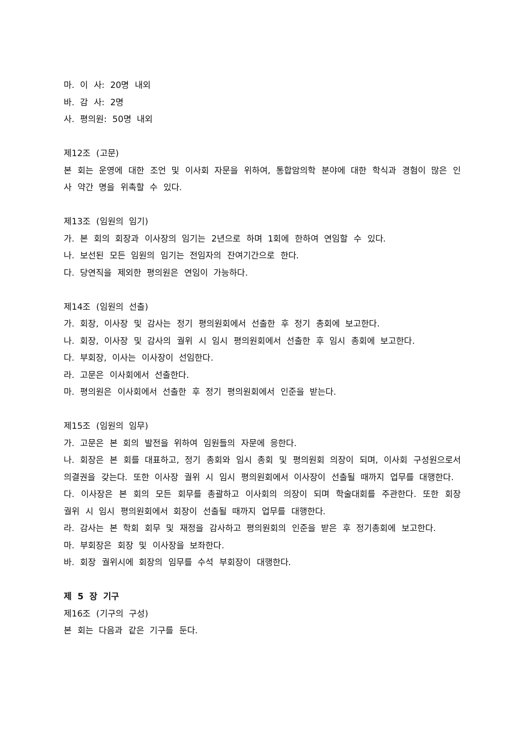마. 이 사: 20명 내외
바. 감 사: 2명
사. 평의원: 50명 내외
제12조 (고문)
본 회는 운영에 대한 조언 및 이사회 자문을 위하여, 통합암의학 분야에 대한 학식과 경험이 많은 인사 약간 명을 위촉할 수 있다.
제13조 (임원의 임기)
가. 본 회의 회장과 이사장의 임기는 2년으로 하며 1회에 한하여 연임할 수 있다.
나. 보선된 모든 임원의 임기는 전임자의 잔여기간으로 한다.
다. 당연직을 제외한 평의원은 연임이 가능하다.
제14조 (임원의 선출)
가. 회장, 이사장 및 감사는 정기 평의원회에서 선출한 후 정기 총회에 보고한다.
나. 회장, 이사장 및 감사의 궐위 시 임시 평의원회에서 선출한 후 임시 총회에 보고한다.
다. 부회장, 이사는 이사장이 선임한다.
라. 고문은 이사회에서 선출한다.
마. 평의원은 이사회에서 선출한 후 정기 평의원회에서 인준을 받는다.
제15조 (임원의 임무)
가. 고문은 본 회의 발전을 위하여 임원들의 자문에 응한다.
나. 회장은 본 회를 대표하고, 정기 총회와 임시 총회 및 평의원회 의장이 되며, 이사회 구성원으로서 의결권을 갖는다. 또한 이사장 궐위 시 임시 평의원회에서 이사장이 선출될 때까지 업무를 대행한다.
다. 이사장은 본 회의 모든 회무를 총괄하고 이사회의 의장이 되며 학술대회를 주관한다. 또한 회장 궐위 시 임시 평의원회에서 회장이 선출될 때까지 업무를 대행한다.
라. 감사는 본 학회 회무 및 재정을 감사하고 평의원회의 인준을 받은 후 정기총회에 보고한다.
마. 부회장은 회장 및 이사장을 보좌한다.
바. 회장 궐위시에 회장의 임무를 수석 부회장이 대행한다.
제 5 장 기구
제16조 (기구의 구성)
본 회는 다음과 같은 기구를 둔다.